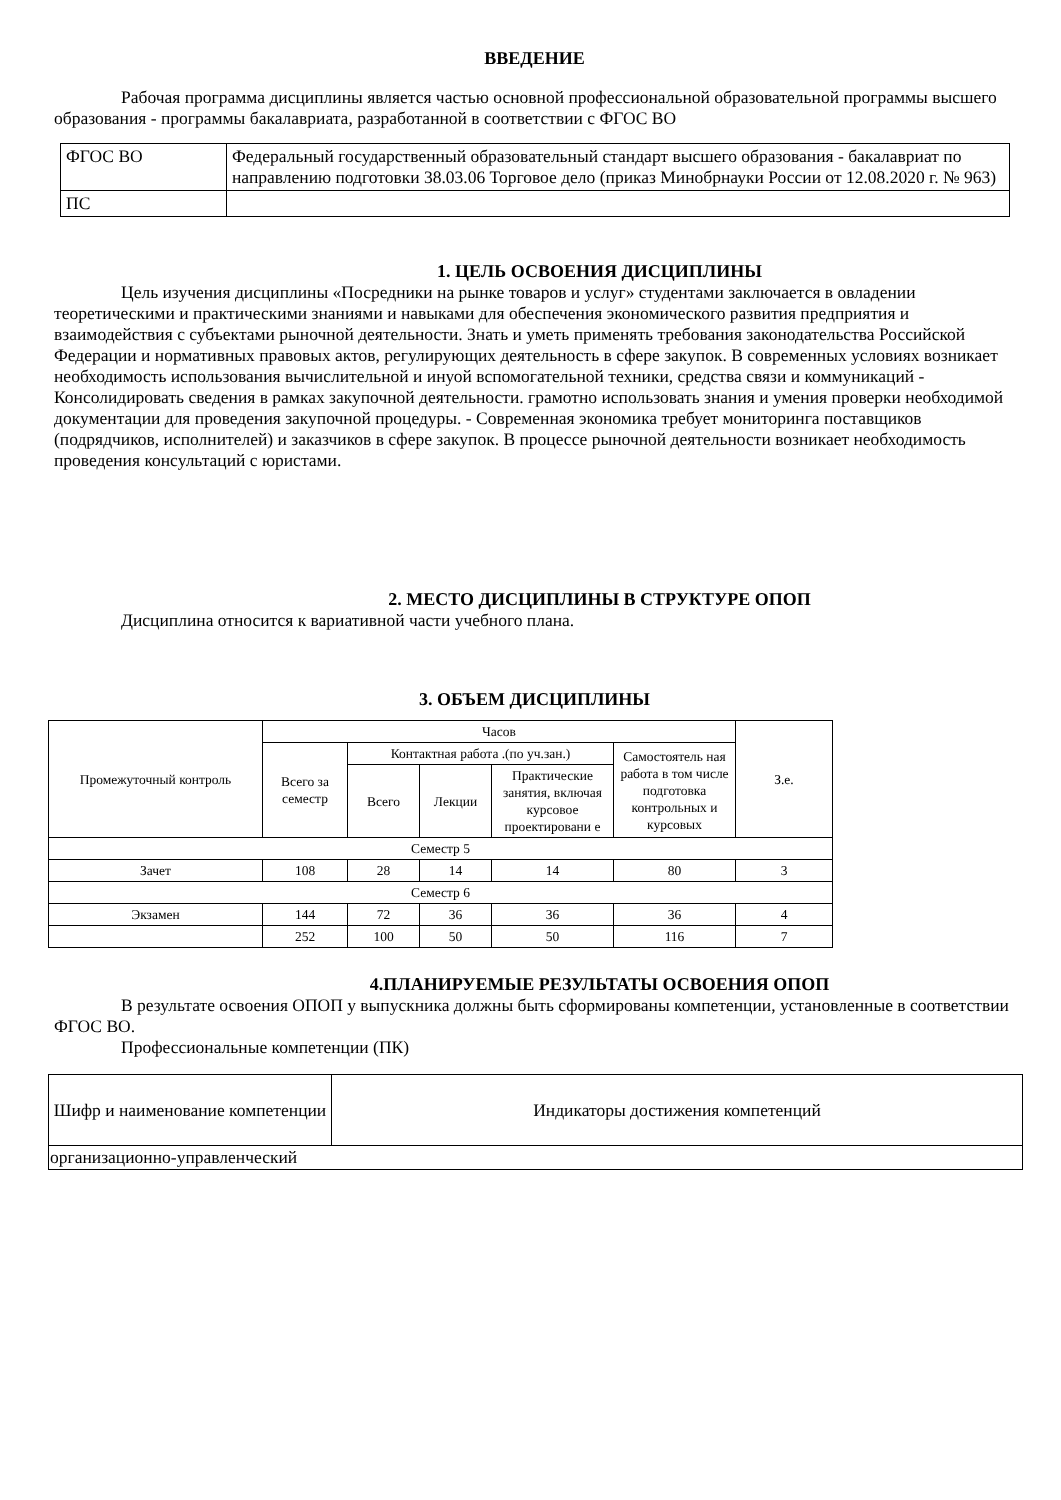ВВЕДЕНИЕ
Рабочая программа дисциплины является частью основной профессиональной образовательной программы высшего образования - программы бакалавриата, разработанной в соответствии с ФГОС ВО
| ФГОС ВО | Федеральный государственный образовательный стандарт высшего образования - бакалавриат по направлению подготовки 38.03.06 Торговое дело (приказ Минобрнауки России от 12.08.2020 г. № 963) |
| ПС | |
1. ЦЕЛЬ ОСВОЕНИЯ ДИСЦИПЛИНЫ
Цель изучения дисциплины «Посредники на рынке товаров и услуг» студентами заключается в овладении теоретическими и практическими знаниями и навыками для обеспечения экономического развития предприятия и взаимодействия с субъектами рыночной деятельности. Знать и уметь применять требования законодательства Российской Федерации и нормативных правовых актов, регулирующих деятельность в сфере закупок. В современных условиях возникает необходимость использования вычислительной и инуой вспомогательной техники, средства связи и коммуникаций - Консолидировать сведения в рамках закупочной деятельности. грамотно использовать знания и умения проверки необходимой документации для проведения закупочной процедуры. - Современная экономика требует мониторинга поставщиков (подрядчиков, исполнителей) и заказчиков в сфере закупок. В процессе рыночной деятельности возникает необходимость проведения консультаций с юристами.
2. МЕСТО ДИСЦИПЛИНЫ В СТРУКТУРЕ ОПОП
Дисциплина относится к вариативной части учебного плана.
3. ОБЪЕМ ДИСЦИПЛИНЫ
| Промежуточный контроль | Часов | | | | | З.е. |
| --- | --- | --- | --- | --- | --- | --- |
| | Всего за семестр | Контактная работа .(по уч.зан.) | | | Самостоятель ная работа в том числе подготовка контрольных и курсовых | |
| | | Всего | Лекции | Практические занятия, включая курсовое проектировани е | | |
| Семестр 5 | | | | | | |
| Зачет | 108 | 28 | 14 | 14 | 80 | 3 |
| Семестр 6 | | | | | | |
| Экзамен | 144 | 72 | 36 | 36 | 36 | 4 |
| | 252 | 100 | 50 | 50 | 116 | 7 |
4.ПЛАНИРУЕМЫЕ РЕЗУЛЬТАТЫ ОСВОЕНИЯ ОПОП
В результате освоения ОПОП у выпускника должны быть сформированы компетенции, установленные в соответствии ФГОС ВО.
Профессиональные компетенции (ПК)
| Шифр и наименование компетенции | Индикаторы достижения компетенций |
| --- | --- |
| организационно-управленческий | |